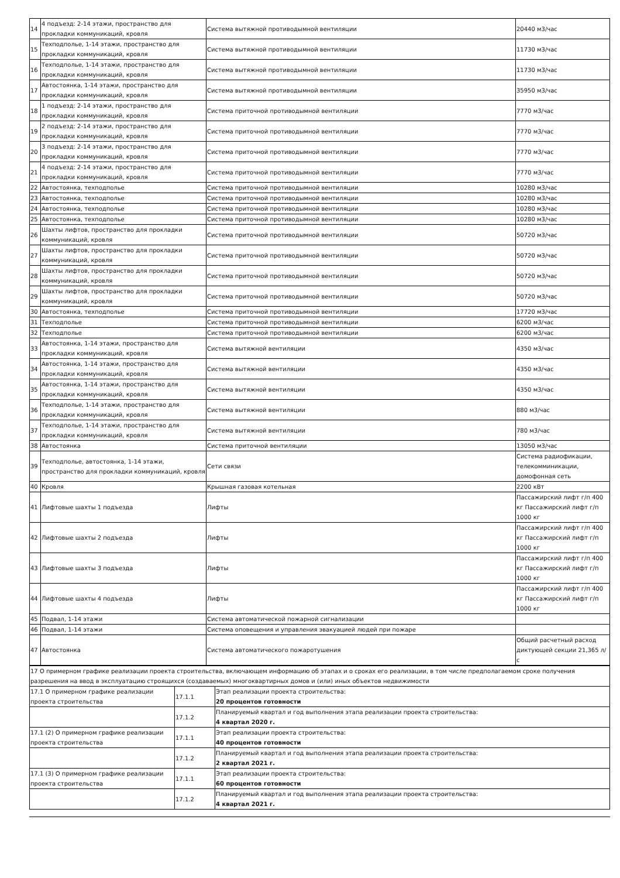| 14 | 4 подъезд: 2-14 этажи, пространство для прокладки коммуникаций, кровля | Система вытяжной противодымной вентиляции | 20440 м3/час |
| 15 | Техподполье, 1-14 этажи, пространство для прокладки коммуникаций, кровля | Система вытяжной противодымной вентиляции | 11730 м3/час |
| 16 | Техподполье, 1-14 этажи, пространство для прокладки коммуникаций, кровля | Система вытяжной противодымной вентиляции | 11730 м3/час |
| 17 | Автостоянка, 1-14 этажи, пространство для прокладки коммуникаций, кровля | Система вытяжной противодымной вентиляции | 35950 м3/час |
| 18 | 1 подъезд: 2-14 этажи, пространство для прокладки коммуникаций, кровля | Система приточной противодымной вентиляции | 7770 м3/час |
| 19 | 2 подъезд: 2-14 этажи, пространство для прокладки коммуникаций, кровля | Система приточной противодымной вентиляции | 7770 м3/час |
| 20 | 3 подъезд: 2-14 этажи, пространство для прокладки коммуникаций, кровля | Система приточной противодымной вентиляции | 7770 м3/час |
| 21 | 4 подъезд: 2-14 этажи, пространство для прокладки коммуникаций, кровля | Система приточной противодымной вентиляции | 7770 м3/час |
| 22 | Автостоянка, техподполье | Система приточной противодымной вентиляции | 10280 м3/час |
| 23 | Автостоянка, техподполье | Система приточной противодымной вентиляции | 10280 м3/час |
| 24 | Автостоянка, техподполье | Система приточной противодымной вентиляции | 10280 м3/час |
| 25 | Автостоянка, техподполье | Система приточной противодымной вентиляции | 10280 м3/час |
| 26 | Шахты лифтов, пространство для прокладки коммуникаций, кровля | Система приточной противодымной вентиляции | 50720 м3/час |
| 27 | Шахты лифтов, пространство для прокладки коммуникаций, кровля | Система приточной противодымной вентиляции | 50720 м3/час |
| 28 | Шахты лифтов, пространство для прокладки коммуникаций, кровля | Система приточной противодымной вентиляции | 50720 м3/час |
| 29 | Шахты лифтов, пространство для прокладки коммуникаций, кровля | Система приточной противодымной вентиляции | 50720 м3/час |
| 30 | Автостоянка, техподполье | Система приточной противодымной вентиляции | 17720 м3/час |
| 31 | Техподполье | Система приточной противодымной вентиляции | 6200 м3/час |
| 32 | Техподполье | Система приточной противодымной вентиляции | 6200 м3/час |
| 33 | Автостоянка, 1-14 этажи, пространство для прокладки коммуникаций, кровля | Система вытяжной вентиляции | 4350 м3/час |
| 34 | Автостоянка, 1-14 этажи, пространство для прокладки коммуникаций, кровля | Система вытяжной вентиляции | 4350 м3/час |
| 35 | Автостоянка, 1-14 этажи, пространство для прокладки коммуникаций, кровля | Система вытяжной вентиляции | 4350 м3/час |
| 36 | Техподполье, 1-14 этажи, пространство для прокладки коммуникаций, кровля | Система вытяжной вентиляции | 880 м3/час |
| 37 | Техподполье, 1-14 этажи, пространство для прокладки коммуникаций, кровля | Система вытяжной вентиляции | 780 м3/час |
| 38 | Автостоянка | Система приточной вентиляции | 13050 м3/час |
| 39 | Техподполье, автостоянка, 1-14 этажи, пространство для прокладки коммуникаций, кровля | Сети связи | Система радиофикации, телекомминикации, домофонная сеть |
| 40 | Кровля | Крышная газовая котельная | 2200 кВт |
| 41 | Лифтовые шахты 1 подъезда | Лифты | Пассажирский лифт г/п 400 кг Пассажирский лифт г/п 1000 кг |
| 42 | Лифтовые шахты 2 подъезда | Лифты | Пассажирский лифт г/п 400 кг Пассажирский лифт г/п 1000 кг |
| 43 | Лифтовые шахты 3 подъезда | Лифты | Пассажирский лифт г/п 400 кг Пассажирский лифт г/п 1000 кг |
| 44 | Лифтовые шахты 4 подъезда | Лифты | Пассажирский лифт г/п 400 кг Пассажирский лифт г/п 1000 кг |
| 45 | Подвал, 1-14 этажи | Система автоматической пожарной сигнализации | |
| 46 | Подвал, 1-14 этажи | Система оповещения и управления эвакуацией людей при пожаре | |
| 47 | Автостоянка | Система автоматического пожаротушения | Общий расчетный расход диктующей секции 21,365 л/с |
| 17 О примерном графике реализации проекта строительства, включающем информацию об этапах и о сроках его реализации, в том числе предполагаемом сроке получения разрешения на ввод в эксплуатацию строящихся (создаваемых) многоквартирных домов и (или) иных объектов недвижимости | | |
| 17.1 О примерном графике реализации проекта строительства | 17.1.1 | Этап реализации проекта строительства: 20 процентов готовности |
| | 17.1.2 | Планируемый квартал и год выполнения этапа реализации проекта строительства: 4 квартал 2020 г. |
| 17.1 (2) О примерном графике реализации проекта строительства | 17.1.1 | Этап реализации проекта строительства: 40 процентов готовности |
| | 17.1.2 | Планируемый квартал и год выполнения этапа реализации проекта строительства: 2 квартал 2021 г. |
| 17.1 (3) О примерном графике реализации проекта строительства | 17.1.1 | Этап реализации проекта строительства: 60 процентов готовности |
| | 17.1.2 | Планируемый квартал и год выполнения этапа реализации проекта строительства: 4 квартал 2021 г. |